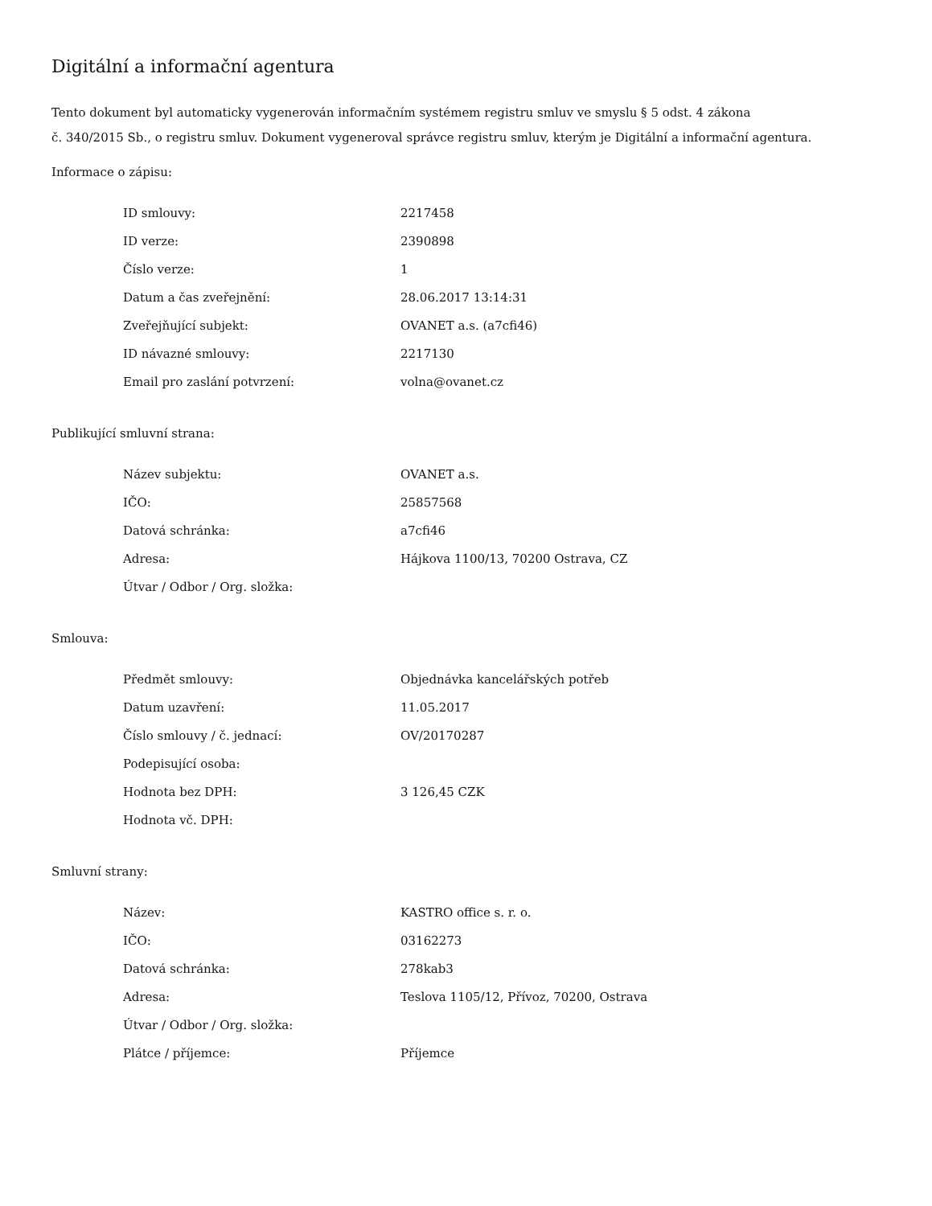Digitální a informační agentura
Tento dokument byl automaticky vygenerován informačním systémem registru smluv ve smyslu § 5 odst. 4 zákona
č. 340/2015 Sb., o registru smluv. Dokument vygeneroval správce registru smluv, kterým je Digitální a informační agentura.
Informace o zápisu:
| ID smlouvy: | 2217458 |
| ID verze: | 2390898 |
| Číslo verze: | 1 |
| Datum a čas zveřejnění: | 28.06.2017 13:14:31 |
| Zveřejňující subjekt: | OVANET a.s. (a7cfi46) |
| ID návazné smlouvy: | 2217130 |
| Email pro zaslání potvrzení: | volna@ovanet.cz |
Publikující smluvní strana:
| Název subjektu: | OVANET a.s. |
| IČO: | 25857568 |
| Datová schránka: | a7cfi46 |
| Adresa: | Hájkova 1100/13, 70200 Ostrava, CZ |
| Útvar / Odbor / Org. složka: | |
Smlouva:
| Předmět smlouvy: | Objednávka kancelářských potřeb |
| Datum uzavření: | 11.05.2017 |
| Číslo smlouvy / č. jednací: | OV/20170287 |
| Podepisující osoba: | |
| Hodnota bez DPH: | 3 126,45 CZK |
| Hodnota vč. DPH: | |
Smluvní strany:
| Název: | KASTRO office s. r. o. |
| IČO: | 03162273 |
| Datová schránka: | 278kab3 |
| Adresa: | Teslova 1105/12, Přívoz, 70200, Ostrava |
| Útvar / Odbor / Org. složka: | |
| Plátce / příjemce: | Příjemce |